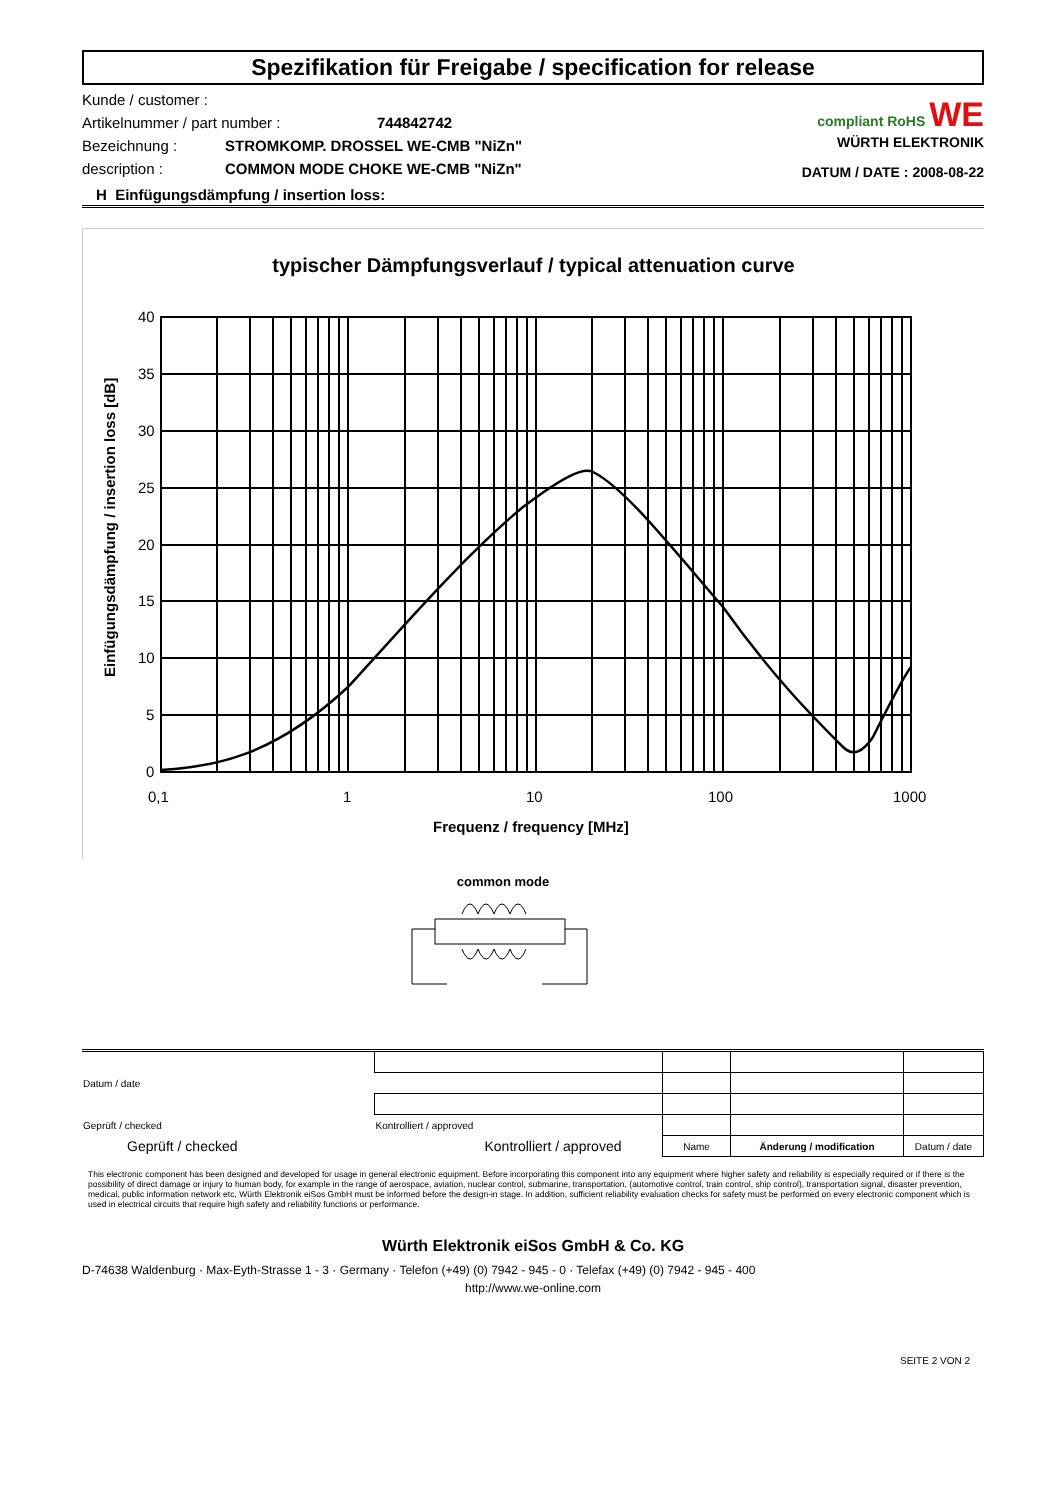Spezifikation für Freigabe / specification for release
Kunde / customer :
Artikelnummer / part number : 744842742
Bezeichnung : STROMKOMP. DROSSEL WE-CMB "NiZn"
description : COMMON MODE CHOKE WE-CMB "NiZn"
compliant RoHS WE
WÜRTH ELEKTRONIK
DATUM / DATE : 2008-08-22
H Einfügungsdämpfung / insertion loss:
typischer Dämpfungsverlauf / typical attenuation curve
40
35
30
25
20
15
10
5
0
0,1
1
10
100
1000
Frequenz / frequency [MHz]
Einfügungsdämpfung / insertion loss [dB]
common mode
| Datum / date | | | | |
| Geprüft / checked | Kontrolliert / approved | | | |
| Geprüft / checked | Kontrolliert / approved | Name | Änderung / modification | Datum / date |
This electronic component has been designed and developed for usage in general electronic equipment. Before incorporating this component into any equipment where higher safety and reliability is especially required or if there is the possibility of direct damage or injury to human body, for example in the range of aerospace, aviation, nuclear control, submarine, transportation, (automotive control, train control, ship control), transportation signal, disaster prevention, medical, public information network etc, Würth Elektronik eiSos GmbH must be informed before the design-in stage. In addition, sufficient reliability evaluation checks for safety must be performed on every electronic component which is used in electrical circuits that require high safety and reliability functions or performance.
Würth Elektronik eiSos GmbH & Co. KG
D-74638 Waldenburg · Max-Eyth-Strasse 1 - 3 · Germany · Telefon (+49) (0) 7942 - 945 - 0 · Telefax (+49) (0) 7942 - 945 - 400
http://www.we-online.com
SEITE 2 VON 2